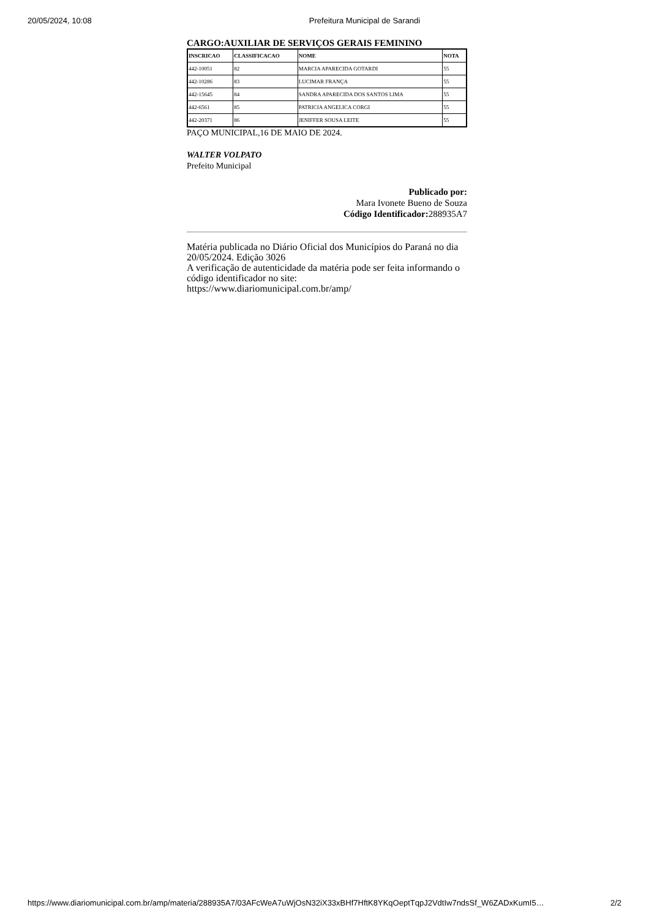20/05/2024, 10:08 Prefeitura Municipal de Sarandi
CARGO:AUXILIAR DE SERVIÇOS GERAIS FEMININO
| INSCRICAO | CLASSIFICACAO | NOME | NOTA |
| --- | --- | --- | --- |
| 442-10051 | 82 | MARCIA APARECIDA GOTARDI | 55 |
| 442-10286 | 83 | LUCIMAR FRANÇA | 55 |
| 442-15645 | 84 | SANDRA APARECIDA DOS SANTOS LIMA | 55 |
| 442-6561 | 85 | PATRICIA ANGELICA CORGI | 55 |
| 442-20371 | 86 | JENIFFER SOUSA LEITE | 55 |
PAÇO MUNICIPAL,16 DE MAIO DE 2024.
WALTER VOLPATO
Prefeito Municipal
Publicado por:
Mara Ivonete Bueno de Souza
Código Identificador: 288935A7
Matéria publicada no Diário Oficial dos Municípios do Paraná no dia 20/05/2024. Edição 3026
A verificação de autenticidade da matéria pode ser feita informando o código identificador no site:
https://www.diariomunicipal.com.br/amp/
https://www.diariomunicipal.com.br/amp/materia/288935A7/03AFcWeA7uWjOsN32iX33xBHf7HftK8YKqOeptTqpJ2VdtIw7ndsSf_W6ZADxKumI5… 2/2